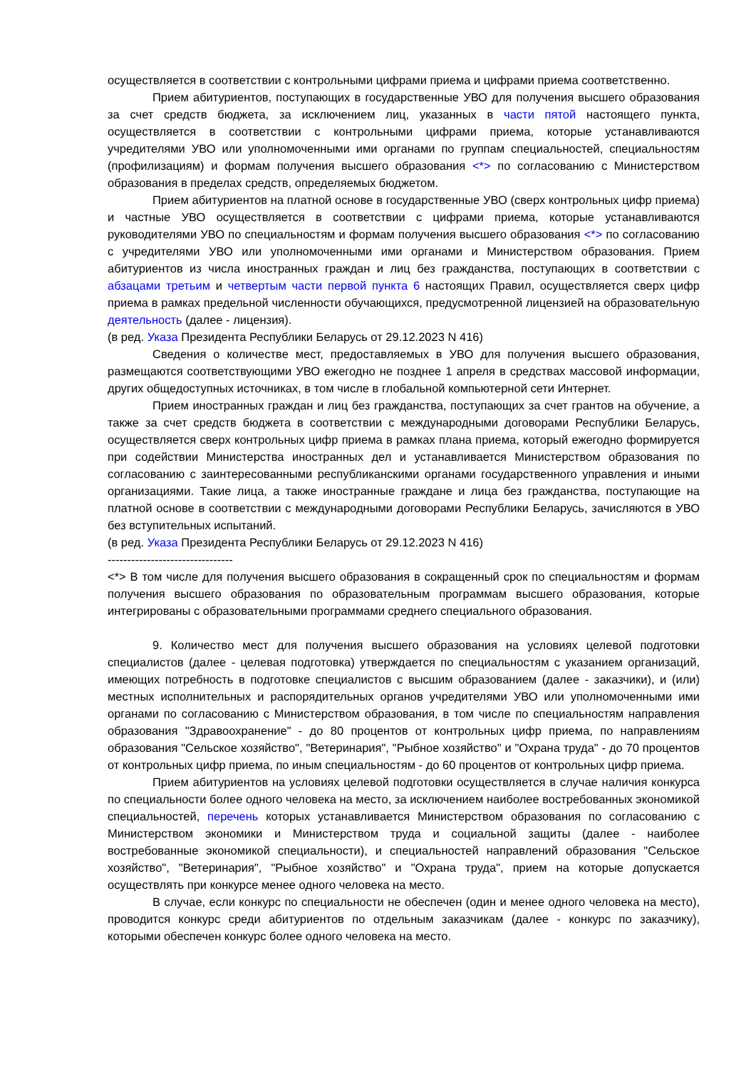осуществляется в соответствии с контрольными цифрами приема и цифрами приема соответственно.
Прием абитуриентов, поступающих в государственные УВО для получения высшего образования за счет средств бюджета, за исключением лиц, указанных в части пятой настоящего пункта, осуществляется в соответствии с контрольными цифрами приема, которые устанавливаются учредителями УВО или уполномоченными ими органами по группам специальностей, специальностям (профилизациям) и формам получения высшего образования <*> по согласованию с Министерством образования в пределах средств, определяемых бюджетом.
Прием абитуриентов на платной основе в государственные УВО (сверх контрольных цифр приема) и частные УВО осуществляется в соответствии с цифрами приема, которые устанавливаются руководителями УВО по специальностям и формам получения высшего образования <*> по согласованию с учредителями УВО или уполномоченными ими органами и Министерством образования. Прием абитуриентов из числа иностранных граждан и лиц без гражданства, поступающих в соответствии с абзацами третьим и четвертым части первой пункта 6 настоящих Правил, осуществляется сверх цифр приема в рамках предельной численности обучающихся, предусмотренной лицензией на образовательную деятельность (далее - лицензия).
(в ред. Указа Президента Республики Беларусь от 29.12.2023 N 416)
Сведения о количестве мест, предоставляемых в УВО для получения высшего образования, размещаются соответствующими УВО ежегодно не позднее 1 апреля в средствах массовой информации, других общедоступных источниках, в том числе в глобальной компьютерной сети Интернет.
Прием иностранных граждан и лиц без гражданства, поступающих за счет грантов на обучение, а также за счет средств бюджета в соответствии с международными договорами Республики Беларусь, осуществляется сверх контрольных цифр приема в рамках плана приема, который ежегодно формируется при содействии Министерства иностранных дел и устанавливается Министерством образования по согласованию с заинтересованными республиканскими органами государственного управления и иными организациями. Такие лица, а также иностранные граждане и лица без гражданства, поступающие на платной основе в соответствии с международными договорами Республики Беларусь, зачисляются в УВО без вступительных испытаний.
(в ред. Указа Президента Республики Беларусь от 29.12.2023 N 416)
--------------------------------
<*> В том числе для получения высшего образования в сокращенный срок по специальностям и формам получения высшего образования по образовательным программам высшего образования, которые интегрированы с образовательными программами среднего специального образования.
9. Количество мест для получения высшего образования на условиях целевой подготовки специалистов (далее - целевая подготовка) утверждается по специальностям с указанием организаций, имеющих потребность в подготовке специалистов с высшим образованием (далее - заказчики), и (или) местных исполнительных и распорядительных органов учредителями УВО или уполномоченными ими органами по согласованию с Министерством образования, в том числе по специальностям направления образования "Здравоохранение" - до 80 процентов от контрольных цифр приема, по направлениям образования "Сельское хозяйство", "Ветеринария", "Рыбное хозяйство" и "Охрана труда" - до 70 процентов от контрольных цифр приема, по иным специальностям - до 60 процентов от контрольных цифр приема.
Прием абитуриентов на условиях целевой подготовки осуществляется в случае наличия конкурса по специальности более одного человека на место, за исключением наиболее востребованных экономикой специальностей, перечень которых устанавливается Министерством образования по согласованию с Министерством экономики и Министерством труда и социальной защиты (далее - наиболее востребованные экономикой специальности), и специальностей направлений образования "Сельское хозяйство", "Ветеринария", "Рыбное хозяйство" и "Охрана труда", прием на которые допускается осуществлять при конкурсе менее одного человека на место.
В случае, если конкурс по специальности не обеспечен (один и менее одного человека на место), проводится конкурс среди абитуриентов по отдельным заказчикам (далее - конкурс по заказчику), которыми обеспечен конкурс более одного человека на место.